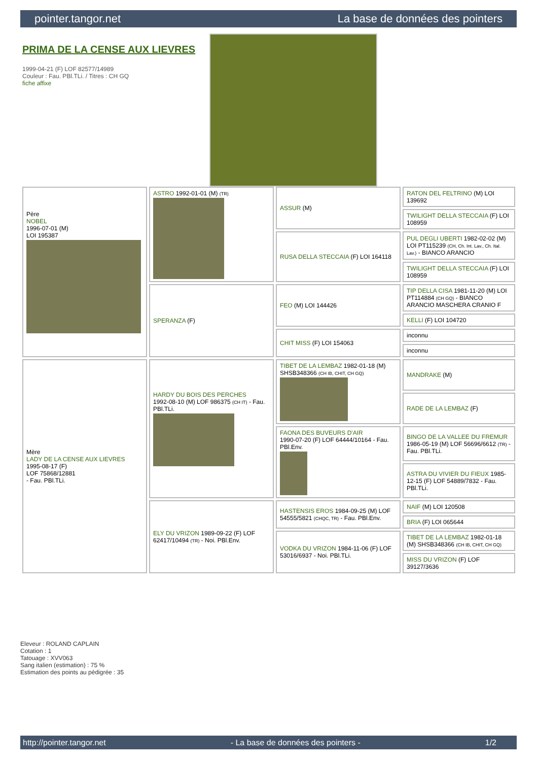pointer.tangor.net La base de données des pointers
PRIMA DE LA CENSE AUX LIEVRES
1999-04-21 (F) LOF 82577/14989
Couleur : Fau. PBl.TLi. / Titres : CH GQ
fiche affixe
| Père NOBEL 1996-07-01 (M) LOI 195387 | ASTRO 1992-01-01 (M) (TR) | ASSUR (M) | RATON DEL FELTRINO (M) LOI 139692 |
| | | | TWILIGHT DELLA STECCAIA (F) LOI 108959 |
| | | RUSA DELLA STECCAIA (F) LOI 164118 | PUL DEGLI UBERTI 1982-02-02 (M) LOI PT115239 (CH, Ch. Int. Lav., Ch. Ital. Lav.) - BIANCO ARANCIO |
| | | | TWILIGHT DELLA STECCAIA (F) LOI 108959 |
| | SPERANZA (F) | FEO (M) LOI 144426 | TIP DELLA CISA 1981-11-20 (M) LOI PT114884 (CH GQ) - BIANCO ARANCIO MASCHERA CRANIO F |
| | | | KELLI (F) LOI 104720 |
| | | CHIT MISS (F) LOI 154063 | inconnu |
| | | | inconnu |
| Mère LADY DE LA CENSE AUX LIEVRES 1995-08-17 (F) LOF 75868/12881 - Fau. PBl.TLi. | HARDY DU BOIS DES PERCHES 1992-08-10 (M) LOF 986375 (CH IT) - Fau. PBl.TLi. | TIBET DE LA LEMBAZ 1982-01-18 (M) SHSB348366 (CH IB, CHIT, CH GQ) | MANDRAKE (M) |
| | | | RADE DE LA LEMBAZ (F) |
| | | FAONA DES BUVEURS D'AIR 1990-07-20 (F) LOF 64444/10164 - Fau. PBl.Env. | BINGO DE LA VALLEE DU FREMUR 1986-05-19 (M) LOF 56696/6612 (TR) - Fau. PBl.TLi. |
| | | | ASTRA DU VIVIER DU FIEUX 1985-12-15 (F) LOF 54889/7832 - Fau. PBl.TLi. |
| | ELY DU VRIZON 1989-09-22 (F) LOF 62417/10494 (TR) - Noi. PBl.Env. | HASTENSIS EROS 1984-09-25 (M) LOF 54555/5821 (CHQC, TR) - Fau. PBl.Env. | NAIF (M) LOI 120508 |
| | | | BRIA (F) LOI 065644 |
| | | VODKA DU VRIZON 1984-11-06 (F) LOF 53016/6937 - Noi. PBl.TLi. | TIBET DE LA LEMBAZ 1982-01-18 (M) SHSB348366 (CH IB, CHIT, CH GQ) |
| | | | MISS DU VRIZON (F) LOF 39127/3636 |
Eleveur : ROLAND CAPLAIN
Cotation : 1
Tatouage : XVV063
Sang italien (estimation) : 75 %
Estimation des points au pédigrée : 35
http://pointer.tangor.net - La base de données des pointers - 1/2